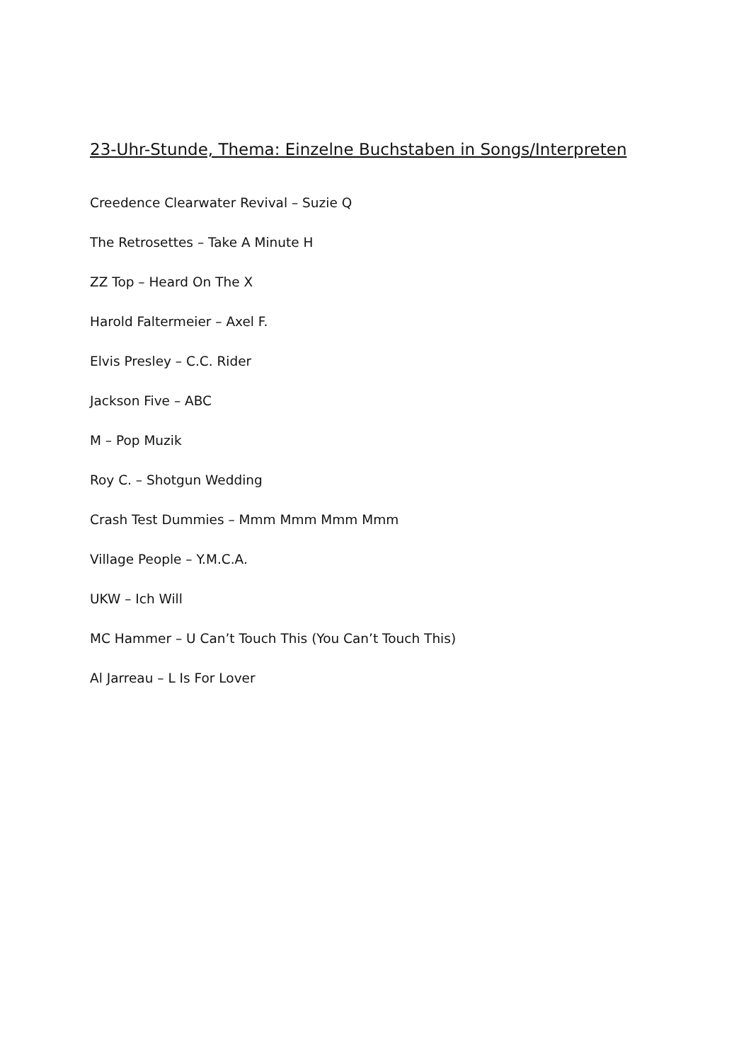23-Uhr-Stunde, Thema: Einzelne Buchstaben in Songs/Interpreten
Creedence Clearwater Revival – Suzie Q
The Retrosettes – Take A Minute H
ZZ Top – Heard On The X
Harold Faltermeier – Axel F.
Elvis Presley – C.C. Rider
Jackson Five – ABC
M – Pop Muzik
Roy C. – Shotgun Wedding
Crash Test Dummies – Mmm Mmm Mmm Mmm
Village People – Y.M.C.A.
UKW – Ich Will
MC Hammer – U Can’t Touch This (You Can’t Touch This)
Al Jarreau – L Is For Lover